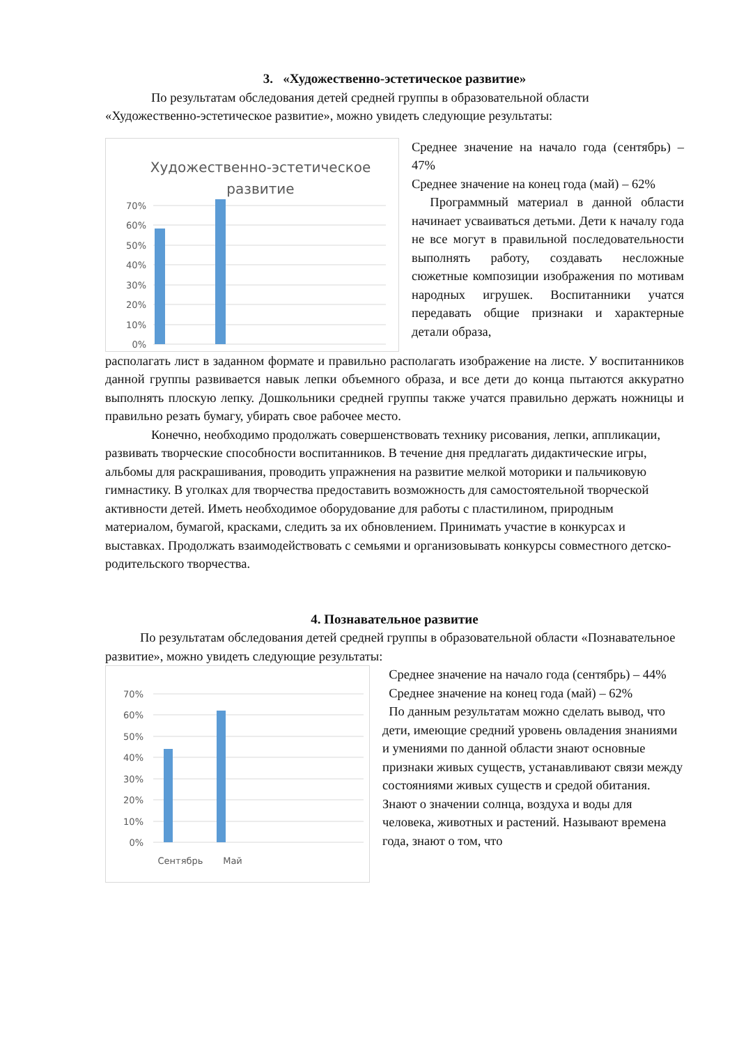3. «Художественно-эстетическое развитие»
По результатам обследования детей средней группы в образовательной области «Художественно-эстетическое развитие», можно увидеть следующие результаты:
Художественно-эстетическое
развитие
70%
60%
50%
40%
30%
20%
10%
0%
Среднее значение на начало года (сентябрь) – 47%
Среднее значение на конец года (май) – 62%
Программный материал в данной области начинает усваиваться детьми. Дети к началу года не все могут в правильной последовательности выполнять работу, создавать несложные сюжетные композиции изображения по мотивам народных игрушек. Воспитанники учатся передавать общие признаки и характерные детали образа,
располагать лист в заданном формате и правильно располагать изображение на листе. У воспитанников данной группы развивается навык лепки объемного образа, и все дети до конца пытаются аккуратно выполнять плоскую лепку. Дошкольники средней группы также учатся правильно держать ножницы и правильно резать бумагу, убирать свое рабочее место.
Конечно, необходимо продолжать совершенствовать технику рисования, лепки, аппликации, развивать творческие способности воспитанников. В течение дня предлагать дидактические игры, альбомы для раскрашивания, проводить упражнения на развитие мелкой моторики и пальчиковую гимнастику. В уголках для творчества предоставить возможность для самостоятельной творческой активности детей. Иметь необходимое оборудование для работы с пластилином, природным материалом, бумагой, красками, следить за их обновлением. Принимать участие в конкурсах и выставках. Продолжать взаимодействовать с семьями и организовывать конкурсы совместного детско-родительского творчества.
4. Познавательное развитие
По результатам обследования детей средней группы в образовательной области «Познавательное развитие», можно увидеть следующие результаты:
70%
60%
50%
40%
30%
20%
10%
0%
Сентябрь
Май
Среднее значение на начало года (сентябрь) – 44%
Среднее значение на конец года (май) – 62%
По данным результатам можно сделать вывод, что дети, имеющие средний уровень овладения знаниями и умениями по данной области знают основные признаки живых существ, устанавливают связи между состояниями живых существ и средой обитания. Знают о значении солнца, воздуха и воды для человека, животных и растений. Называют времена года, знают о том, что